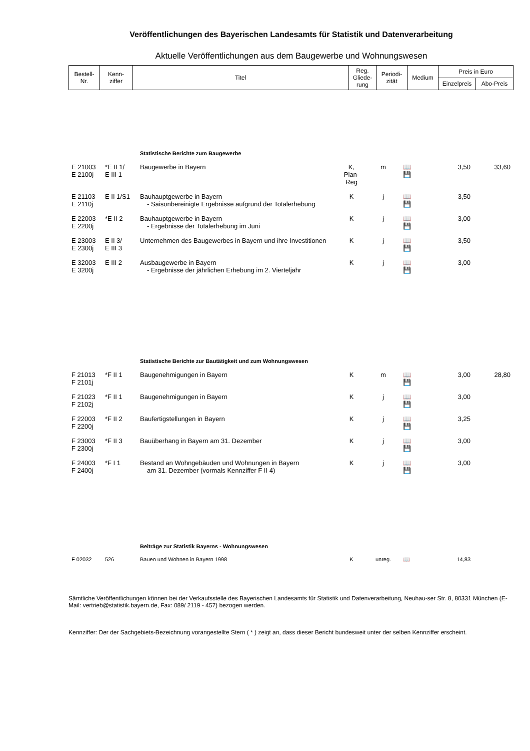Veröffentlichungen des Bayerischen Landesamts für Statistik und Datenverarbeitung
Aktuelle Veröffentlichungen aus dem Baugewerbe und Wohnungswesen
| Bestell- Nr. | Kenn- ziffer | Titel | Reg. Gliede- rung | Periodi- zität | Medium | Preis in Euro | |
| --- | --- | --- | --- | --- | --- | --- | --- |
| | | | | | | Einzelpreis | Abo-Preis |
| | | Statistische Berichte zum Baugewerbe | | | | | |
| E 21003 E 2100j | *E II 1/ E III 1 | Baugewerbe in Bayern | K, Plan- Reg | m | 📖 💾 | 3,50 | 33,60 |
| E 21103 E 2110j | E II 1/S1 | Bauhauptgewerbe in Bayern - Saisonbereinigte Ergebnisse aufgrund der Totalerhebung | K | j | 📖 💾 | 3,50 | |
| E 22003 E 2200j | *E II 2 | Bauhauptgewerbe in Bayern - Ergebnisse der Totalerhebung im Juni | K | j | 📖 💾 | 3,00 | |
| E 23003 E 2300j | E II 3/ E III 3 | Unternehmen des Baugewerbes in Bayern und ihre Investitionen | K | j | 📖 💾 | 3,50 | |
| E 32003 E 3200j | E III 2 | Ausbaugewerbe in Bayern - Ergebnisse der jährlichen Erhebung im 2. Vierteljahr | K | j | 📖 💾 | 3,00 | |
| | | Statistische Berichte zur Bautätigkeit und zum Wohnungswesen | | | | | |
| F 21013 F 2101j | *F II 1 | Baugenehmigungen in Bayern | K | m | 📖 💾 | 3,00 | 28,80 |
| F 21023 F 2102j | *F II 1 | Baugenehmigungen in Bayern | K | j | 📖 💾 | 3,00 | |
| F 22003 F 2200j | *F II 2 | Baufertigstellungen in Bayern | K | j | 📖 💾 | 3,25 | |
| F 23003 F 2300j | *F II 3 | Bauüberhang in Bayern am 31. Dezember | K | j | 📖 💾 | 3,00 | |
| F 24003 F 2400j | *F I 1 | Bestand an Wohngebäuden und Wohnungen in Bayern am 31. Dezember (vormals Kennziffer F II 4) | K | j | 📖 💾 | 3,00 | |
| | | Beiträge zur Statistik Bayerns - Wohnungswesen | | | | | |
| F 02032 | 526 | Bauen und Wohnen in Bayern 1998 | K | unreg. | 📖 | 14,83 | |
Sämtliche Veröffentlichungen können bei der Verkaufsstelle des Bayerischen Landesamts für Statistik und Datenverarbeitung, Neuhau-ser Str. 8, 80331 München (E-Mail: vertrieb@statistik.bayern.de, Fax: 089/ 2119 - 457) bezogen werden.
Kennziffer: Der der Sachgebiets-Bezeichnung vorangestellte Stern ( * ) zeigt an, dass dieser Bericht bundesweit unter der selben Kennziffer erscheint.